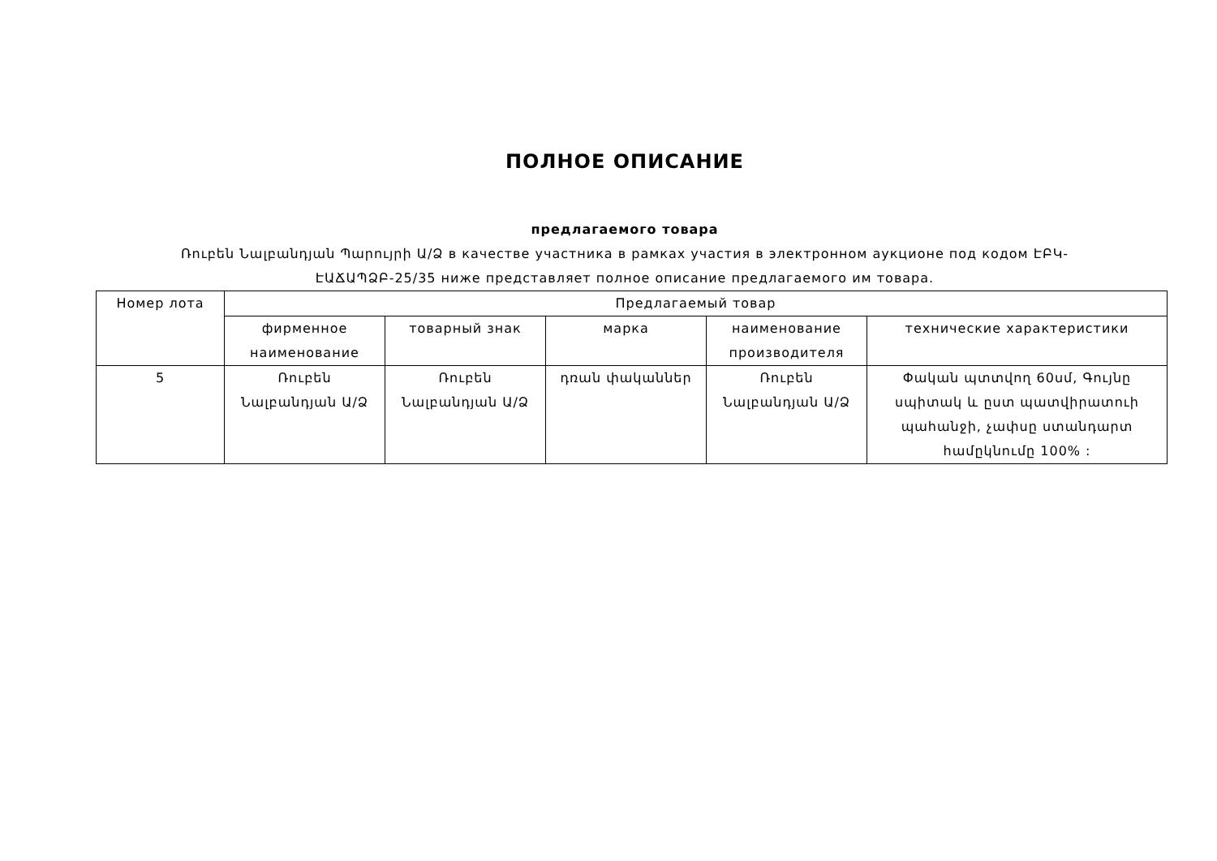ПОЛНОЕ ОПИСАНИЕ
предлагаемого товара
Ռուբեն Նալբանդյան Պարույրի Ա/Ձ в качестве участника в рамках участия в электронном аукционе под кодом ԷԲԿ-ԷԱՃԱՊՁԲ-25/35 ниже представляет полное описание предлагаемого им товара.
| Номер лота | Предлагаемый товар | | | | |
| --- | --- | --- | --- | --- | --- |
| | фирменное наименование | товарный знак | марка | наименование производителя | технические характеристики |
| 5 | Ռուբեն Նալբանդյան Ա/Ձ | Ռուբեն Նալբանդյան Ա/Ձ | դռան փականներ | Ռուբեն Նալբանդյան Ա/Ձ | Փական պտտվող 60սմ, Գույնը սպիտակ և ըստ պատվիրատուի պահանջի, չափսը ստանդարտ համըկնումը 100% : |